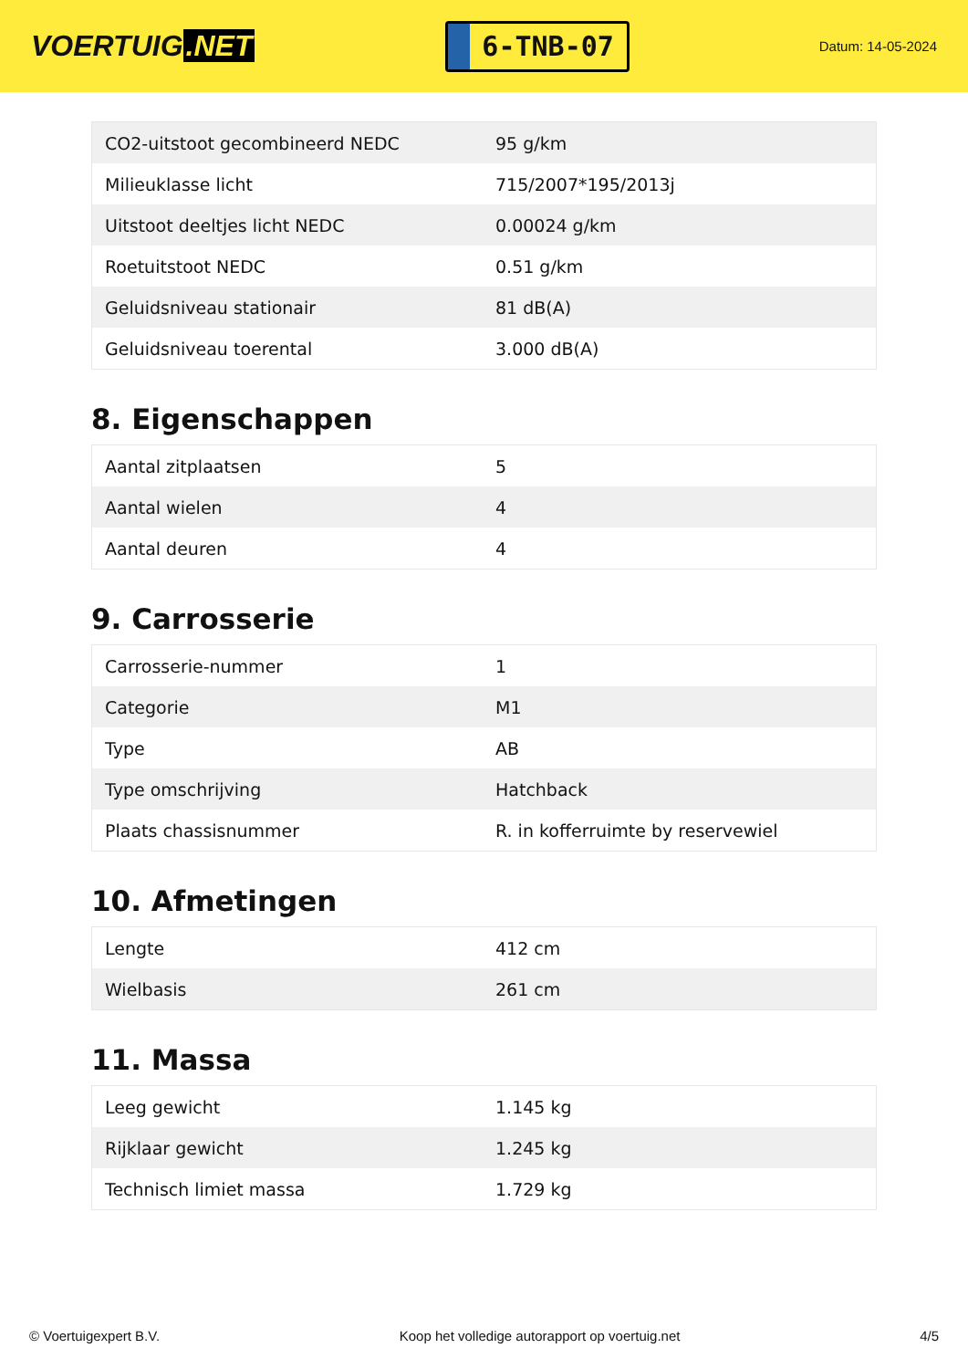VOERTUIG.NET
6-TNB-07
Datum: 14-05-2024
| CO2-uitstoot gecombineerd NEDC | 95 g/km |
| Milieuklasse licht | 715/2007*195/2013j |
| Uitstoot deeltjes licht NEDC | 0.00024 g/km |
| Roetuitstoot NEDC | 0.51 g/km |
| Geluidsniveau stationair | 81 dB(A) |
| Geluidsniveau toerental | 3.000 dB(A) |
8. Eigenschappen
| Aantal zitplaatsen | 5 |
| Aantal wielen | 4 |
| Aantal deuren | 4 |
9. Carrosserie
| Carrosserie-nummer | 1 |
| Categorie | M1 |
| Type | AB |
| Type omschrijving | Hatchback |
| Plaats chassisnummer | R. in kofferruimte by reservewiel |
10. Afmetingen
| Lengte | 412 cm |
| Wielbasis | 261 cm |
11. Massa
| Leeg gewicht | 1.145 kg |
| Rijklaar gewicht | 1.245 kg |
| Technisch limiet massa | 1.729 kg |
© Voertuigexpert B.V. Koop het volledige autorapport op voertuig.net 4/5